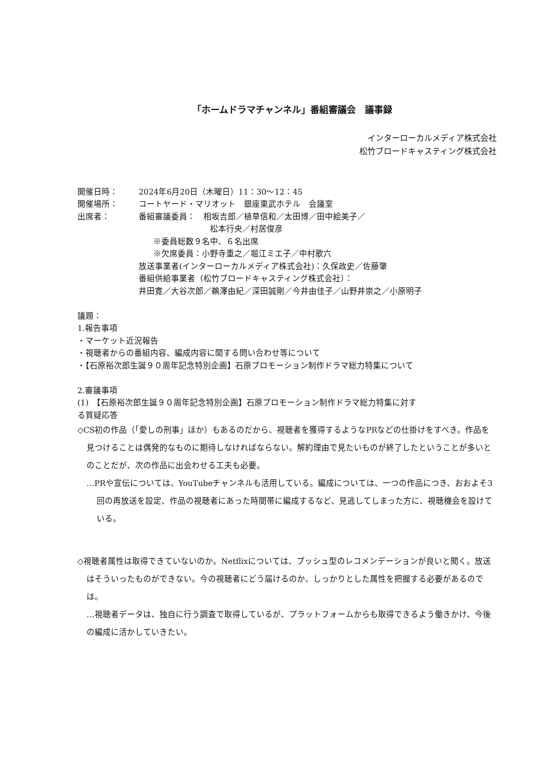「ホームドラマチャンネル」番組審議会　議事録
インターローカルメディア株式会社
松竹ブロードキャスティング株式会社
開催日時： 2024年6月20日（木曜日）11：30～12：45
開催場所： コートヤード・マリオット　銀座東武ホテル　会議室
出席者： 番組審議委員：　相坂吉郎／植草信和／太田博／田中絵美子／
松本行央／村居俊彦
※委員総数９名中、６名出席
※欠席委員：小野寺重之／堀江ミエ子／中村歌六
放送事業者(インターローカルメディア株式会社)：久保政史／佐藤肇
番組供給事業者（松竹ブロードキャスティング株式会社）：
井田寛／大谷次郎／鵜澤由紀／深田誠剛／今井由佳子／山野井崇之／小原明子
議題：
1.報告事項
・マーケット近況報告
・視聴者からの番組内容、編成内容に関する問い合わせ等について
・【石原裕次郎生誕９０周年記念特別企画】石原プロモーション制作ドラマ総力特集について
2.審議事項
(1)　【石原裕次郎生誕９０周年記念特別企画】石原プロモーション制作ドラマ総力特集に対す
る質疑応答
◇CS初の作品（「愛しの刑事」ほか）もあるのだから、視聴者を獲得するようなPRなどの仕掛けをすべき。作品を見つけることは偶発的なものに期待しなければならない。解約理由で見たいものが終了したということが多いとのことだが、次の作品に出会わせる工夫も必要。
…PRや宣伝については、YouTubeチャンネルも活用している。編成については、一つの作品につき、おおよそ3回の再放送を設定、作品の視聴者にあった時間帯に編成するなど、見逃してしまった方に、視聴機会を設けている。
◇視聴者属性は取得できていないのか。Netflixについては、プッシュ型のレコメンデーションが良いと聞く。放送はそういったものができない。今の視聴者にどう届けるのか、しっかりとした属性を把握する必要があるのでは。
…視聴者データは、独自に行う調査で取得しているが、プラットフォームからも取得できるよう働きかけ、今後の編成に活かしていきたい。